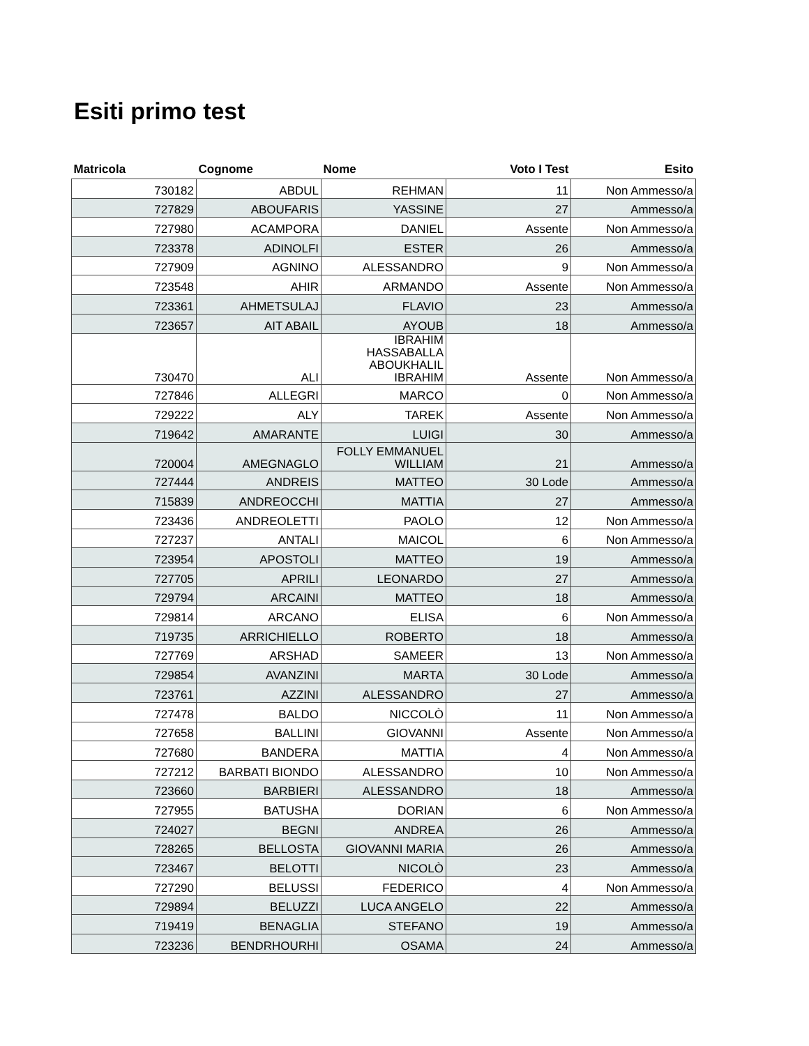Esiti primo test
| Matricola | Cognome | Nome | Voto I Test | Esito |
| --- | --- | --- | --- | --- |
| 730182 | ABDUL | REHMAN | 11 | Non Ammesso/a |
| 727829 | ABOUFARIS | YASSINE | 27 | Ammesso/a |
| 727980 | ACAMPORA | DANIEL | Assente | Non Ammesso/a |
| 723378 | ADINOLFI | ESTER | 26 | Ammesso/a |
| 727909 | AGNINO | ALESSANDRO | 9 | Non Ammesso/a |
| 723548 | AHIR | ARMANDO | Assente | Non Ammesso/a |
| 723361 | AHMETSULAJ | FLAVIO | 23 | Ammesso/a |
| 723657 | AIT ABAIL | AYOUB | 18 | Ammesso/a |
| 730470 | ALI | IBRAHIM HASSABALLA ABOUKHALIL IBRAHIM | Assente | Non Ammesso/a |
| 727846 | ALLEGRI | MARCO | 0 | Non Ammesso/a |
| 729222 | ALY | TAREK | Assente | Non Ammesso/a |
| 719642 | AMARANTE | LUIGI | 30 | Ammesso/a |
| 720004 | AMEGNAGLO | FOLLY EMMANUEL WILLIAM | 21 | Ammesso/a |
| 727444 | ANDREIS | MATTEO | 30 Lode | Ammesso/a |
| 715839 | ANDREOCCHI | MATTIA | 27 | Ammesso/a |
| 723436 | ANDREOLETTI | PAOLO | 12 | Non Ammesso/a |
| 727237 | ANTALI | MAICOL | 6 | Non Ammesso/a |
| 723954 | APOSTOLI | MATTEO | 19 | Ammesso/a |
| 727705 | APRILI | LEONARDO | 27 | Ammesso/a |
| 729794 | ARCAINI | MATTEO | 18 | Ammesso/a |
| 729814 | ARCANO | ELISA | 6 | Non Ammesso/a |
| 719735 | ARRICHIELLO | ROBERTO | 18 | Ammesso/a |
| 727769 | ARSHAD | SAMEER | 13 | Non Ammesso/a |
| 729854 | AVANZINI | MARTA | 30 Lode | Ammesso/a |
| 723761 | AZZINI | ALESSANDRO | 27 | Ammesso/a |
| 727478 | BALDO | NICCOLÒ | 11 | Non Ammesso/a |
| 727658 | BALLINI | GIOVANNI | Assente | Non Ammesso/a |
| 727680 | BANDERA | MATTIA | 4 | Non Ammesso/a |
| 727212 | BARBATI BIONDO | ALESSANDRO | 10 | Non Ammesso/a |
| 723660 | BARBIERI | ALESSANDRO | 18 | Ammesso/a |
| 727955 | BATUSHA | DORIAN | 6 | Non Ammesso/a |
| 724027 | BEGNI | ANDREA | 26 | Ammesso/a |
| 728265 | BELLOSTA | GIOVANNI MARIA | 26 | Ammesso/a |
| 723467 | BELOTTI | NICOLÒ | 23 | Ammesso/a |
| 727290 | BELUSSI | FEDERICO | 4 | Non Ammesso/a |
| 729894 | BELUZZI | LUCA ANGELO | 22 | Ammesso/a |
| 719419 | BENAGLIA | STEFANO | 19 | Ammesso/a |
| 723236 | BENDRHOURHI | OSAMA | 24 | Ammesso/a |